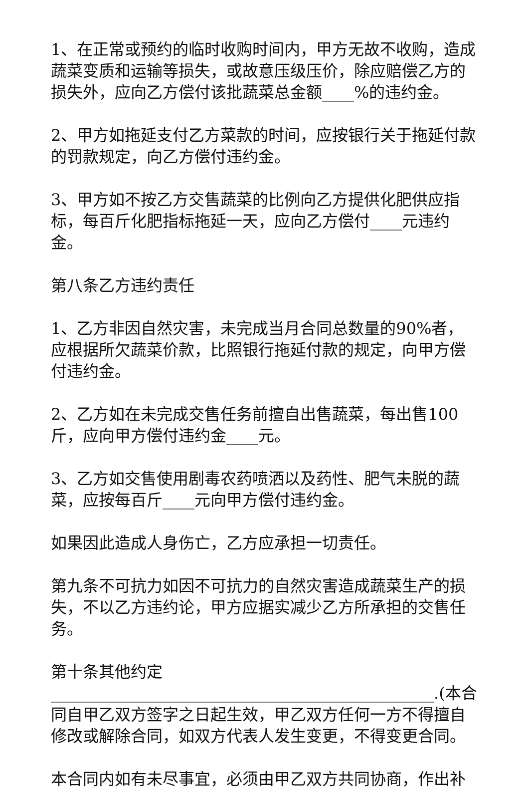1、在正常或预约的临时收购时间内，甲方无故不收购，造成蔬菜变质和运输等损失，或故意压级压价，除应赔偿乙方的损失外，应向乙方偿付该批蔬菜总金额____%的违约金。
2、甲方如拖延支付乙方菜款的时间，应按银行关于拖延付款的罚款规定，向乙方偿付违约金。
3、甲方如不按乙方交售蔬菜的比例向乙方提供化肥供应指标，每百斤化肥指标拖延一天，应向乙方偿付____元违约金。
第八条乙方违约责任
1、乙方非因自然灾害，未完成当月合同总数量的90%者，应根据所欠蔬菜价款，比照银行拖延付款的规定，向甲方偿付违约金。
2、乙方如在未完成交售任务前擅自出售蔬菜，每出售100斤，应向甲方偿付违约金____元。
3、乙方如交售使用剧毒农药喷洒以及药性、肥气未脱的蔬菜，应按每百斤____元向甲方偿付违约金。
如果因此造成人身伤亡，乙方应承担一切责任。
第九条不可抗力如因不可抗力的自然灾害造成蔬菜生产的损失，不以乙方违约论，甲方应据实减少乙方所承担的交售任务。
第十条其他约定________________________________________________.(本合同自甲乙双方签字之日起生效，甲乙双方任何一方不得擅自修改或解除合同，如双方代表人发生变更，不得变更合同。
本合同内如有未尽事宜，必须由甲乙双方共同协商，作出补